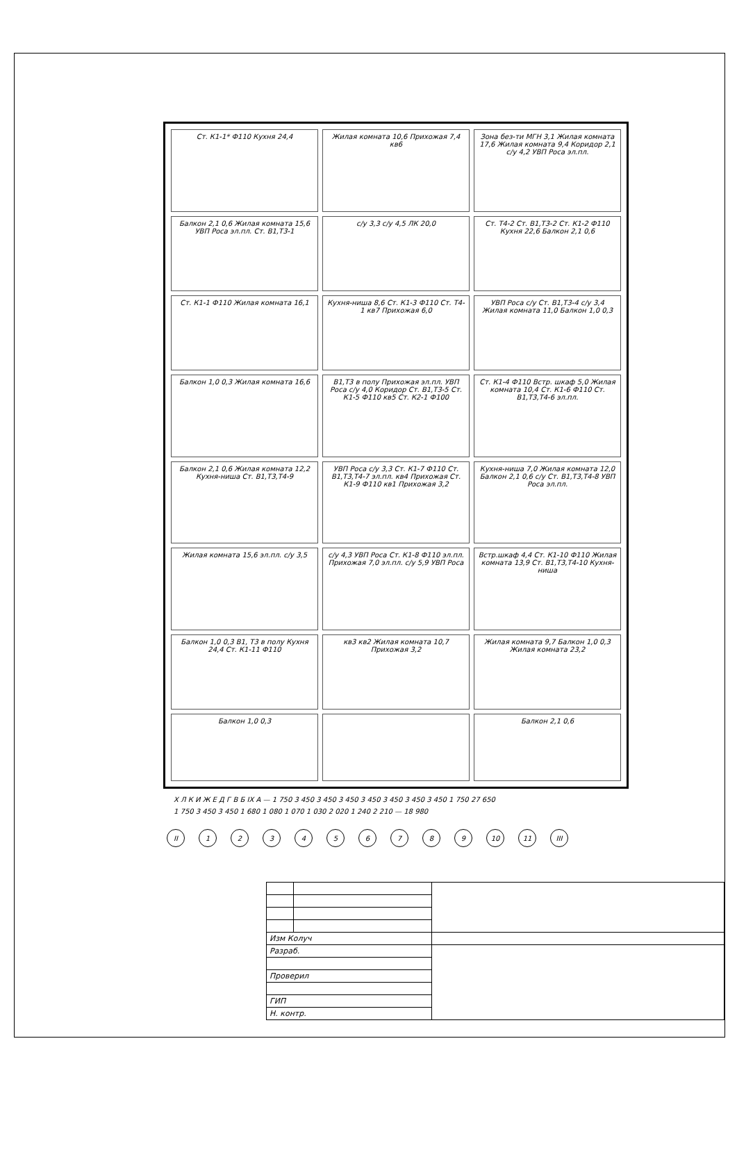Ст. К1-1* Ф110 Кухня 24,4
Жилая комната 10,6 Прихожая 7,4 кв6
Зона без-ти МГН 3,1 Жилая комната 17,6 Жилая комната 9,4 Коридор 2,1 с/у 4,2 УВП Роса эл.пл.
Балкон 2,1 0,6 Жилая комната 15,6 УВП Роса эл.пл. Ст. В1,Т3-1
с/у 3,3 с/у 4,5 ЛК 20,0
Ст. Т4-2 Ст. В1,Т3-2 Ст. К1-2 Ф110 Кухня 22,6 Балкон 2,1 0,6
Ст. К1-1 Ф110 Жилая комната 16,1
Кухня-ниша 8,6 Ст. К1-3 Ф110 Ст. Т4-1 кв7 Прихожая 6,0
УВП Роса с/у Ст. В1,Т3-4 с/у 3,4 Жилая комната 11,0 Балкон 1,0 0,3
Балкон 1,0 0,3 Жилая комната 16,6
В1,Т3 в полу Прихожая эл.пл. УВП Роса с/у 4,0 Коридор Ст. В1,Т3-5 Ст. К1-5 Ф110 кв5 Ст. К2-1 Ф100
Ст. К1-4 Ф110 Встр. шкаф 5,0 Жилая комната 10,4 Ст. К1-6 Ф110 Ст. В1,Т3,Т4-6 эл.пл.
Балкон 2,1 0,6 Жилая комната 12,2 Кухня-ниша Ст. В1,Т3,Т4-9
УВП Роса с/у 3,3 Ст. К1-7 Ф110 Ст. В1,Т3,Т4-7 эл.пл. кв4 Прихожая Ст. К1-9 Ф110 кв1 Прихожая 3,2
Кухня-ниша 7,0 Жилая комната 12,0 Балкон 2,1 0,6 с/у Ст. В1,Т3,Т4-8 УВП Роса эл.пл.
Жилая комната 15,6 эл.пл. с/у 3,5
с/у 4,3 УВП Роса Ст. К1-8 Ф110 эл.пл. Прихожая 7,0 эл.пл. с/у 5,9 УВП Роса
Встр.шкаф 4,4 Ст. К1-10 Ф110 Жилая комната 13,9 Ст. В1,Т3,Т4-10 Кухня-ниша
Балкон 1,0 0,3 В1, Т3 в полу Кухня 24,4 Ст. К1-11 Ф110
кв3 кв2 Жилая комната 10,7 Прихожая 3,2
Жилая комната 9,7 Балкон 1,0 0,3 Жилая комната 23,2
Балкон 1,0 0,3
Балкон 2,1 0,6
Х Л К И Ж Е Д Г В Б IX А — 1 750 3 450 3 450 3 450 3 450 3 450 3 450 3 450 1 750 27 650
1 750 3 450 3 450 1 680 1 080 1 070 1 030 2 020 1 240 2 210 — 18 980
II 123456789 10 11 III
| Изм Колуч | | |
| Разраб. | | |
| Проверил | | |
| ГИП | | |
| Н. контр. | | |